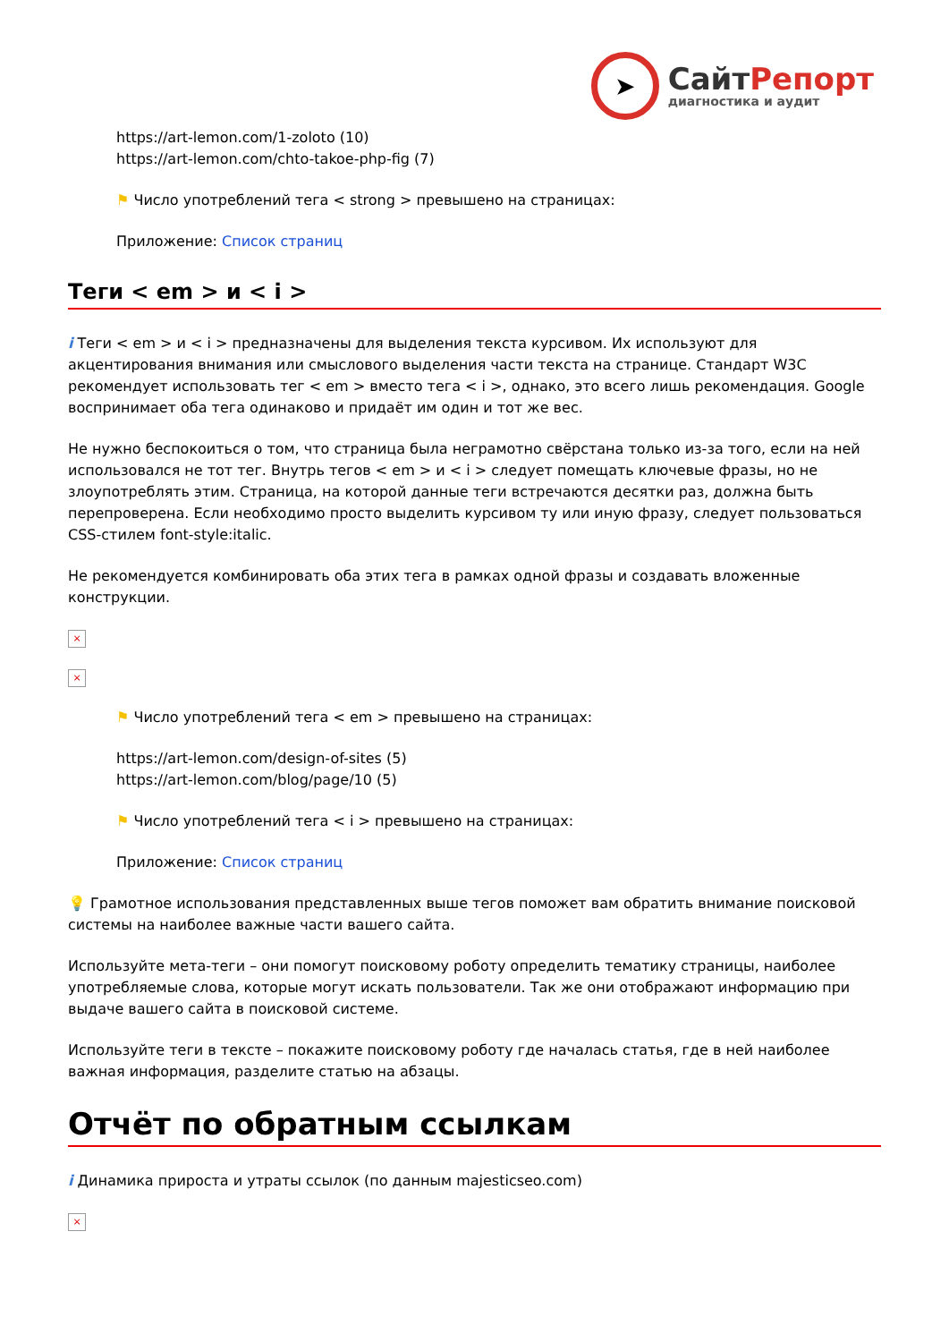➤
СайтРепорт
диагностика и аудит
https://art-lemon.com/1-zoloto (10)
https://art-lemon.com/chto-takoe-php-fig (7)
⚑ Число употреблений тега < strong > превышено на страницах:
Приложение: Список страниц
Теги < em > и < i >
i Теги < em > и < i > предназначены для выделения текста курсивом. Их используют для акцентирования внимания или смыслового выделения части текста на странице. Стандарт W3C рекомендует использовать тег < em > вместо тега < i >, однако, это всего лишь рекомендация. Google воспринимает оба тега одинаково и придаёт им один и тот же вес.
Не нужно беспокоиться о том, что страница была неграмотно свёрстана только из-за того, если на ней использовался не тот тег. Внутрь тегов < em > и < i > следует помещать ключевые фразы, но не злоупотреблять этим. Страница, на которой данные теги встречаются десятки раз, должна быть перепроверена. Если необходимо просто выделить курсивом ту или иную фразу, следует пользоваться CSS-стилем font-style:italic.
Не рекомендуется комбинировать оба этих тега в рамках одной фразы и создавать вложенные конструкции.
×
×
⚑ Число употреблений тега < em > превышено на страницах:
https://art-lemon.com/design-of-sites (5)
https://art-lemon.com/blog/page/10 (5)
⚑ Число употреблений тега < i > превышено на страницах:
Приложение: Список страниц
💡 Грамотное использования представленных выше тегов поможет вам обратить внимание поисковой системы на наиболее важные части вашего сайта.
Используйте мета-теги – они помогут поисковому роботу определить тематику страницы, наиболее употребляемые слова, которые могут искать пользователи. Так же они отображают информацию при выдаче вашего сайта в поисковой системе.
Используйте теги в тексте – покажите поисковому роботу где началась статья, где в ней наиболее важная информация, разделите статью на абзацы.
Отчёт по обратным ссылкам
i Динамика прироста и утраты ссылок (по данным majesticseo.com)
×